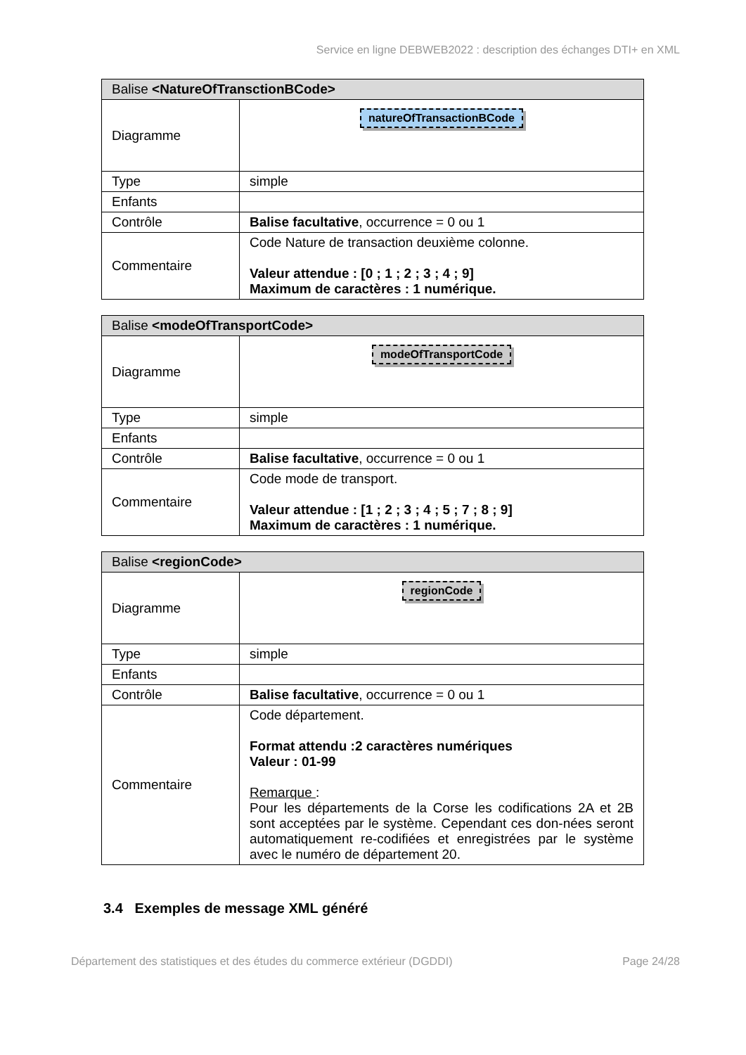Service en ligne DEBWEB2022 : description des échanges DTI+ en XML
| Balise <NatureOfTransctionBCode> | |
| --- | --- |
| Diagramme | natureOfTransactionBCode |
| Type | simple |
| Enfants | |
| Contrôle | Balise facultative , occurrence = 0 ou 1 |
| Commentaire | Code Nature de transaction deuxième colonne. Valeur attendue : [0 ; 1 ; 2 ; 3 ; 4 ; 9] Maximum de caractères : 1 numérique. |
| Balise <modeOfTransportCode> | |
| --- | --- |
| Diagramme | modeOfTransportCode |
| Type | simple |
| Enfants | |
| Contrôle | Balise facultative , occurrence = 0 ou 1 |
| Commentaire | Code mode de transport. Valeur attendue : [1 ; 2 ; 3 ; 4 ; 5 ; 7 ; 8 ; 9] Maximum de caractères : 1 numérique. |
| Balise <regionCode> | |
| --- | --- |
| Diagramme | regionCode |
| Type | simple |
| Enfants | |
| Contrôle | Balise facultative , occurrence = 0 ou 1 |
| Commentaire | Code département. Format attendu :2 caractères numériques Valeur : 01-99 Remarque : Pour les départements de la Corse les codifications 2A et 2B sont acceptées par le système. Cependant ces don-nées seront automatiquement re-codifiées et enregistrées par le système avec le numéro de département 20. |
3.4 Exemples de message XML généré
Département des statistiques et des études du commerce extérieur (DGDDI) Page 24/28